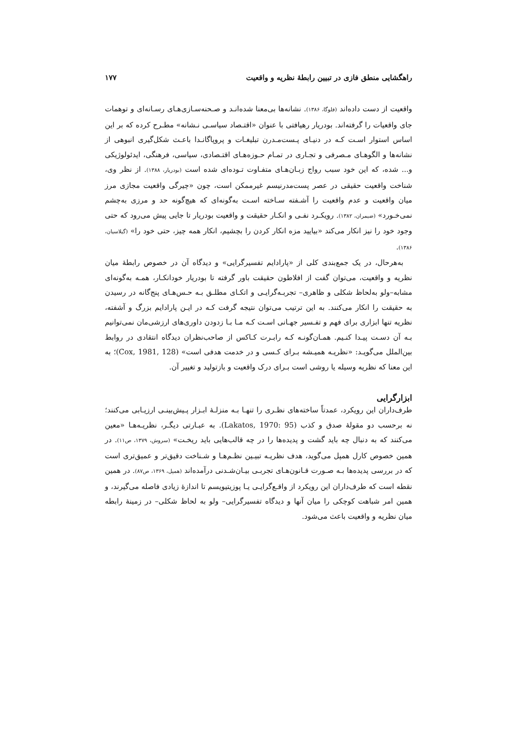راهگشایی منطق فازی در تبیین رابطهٔ نظریه و واقعیت ۱۷۷
واقعیت از دست داده‌اند (فلوگا، ۱۳۸۶). نشانه‌ها بی‌معنا شده‌انـد و صـحنه‌سـازی‌هـای رسـانه‌ای و توهمات جای واقعیات را گرفته‌اند. بودریار رهیافتی با عنوان «اقتـصاد سیاسـی نـشانه» مطـرح کرده که بر این اساس استوار اسـت کـه در دنیـای پـست‌مـدرن تبلیغـات و پروپاگانـدا باعـث شکل‌گیری انبوهی از نشانه‌ها و الگوهـای مـصرفی و تجـاری در تمـام حـوزه‌هـای اقتـصادی، سیاسی، فرهنگی، ایدئولوژیکی و... شده، که این خود سبب رواج زبـان‌هـای متفـاوت تـوده‌ای شده است (بودریار، ۱۳۸۸). از نظر وی، شناخت واقعیت حقیقی در عصر پست‌مدرنیسم غیرممکن است، چون «چیرگی واقعیت مجازی مرز میان واقعیت و عدم واقعیت را آشـفته سـاخته اسـت به‌گونه‌ای که هیچ‌گونه حد و مرزی به‌چشم نمی‌خـورد» (ضیمران، ۱۳۸۲). رویکـرد نفـی و انکـار حقیقت و واقعیت بودریار تا جایی پیش می‌رود که حتی وجود خود را نیز انکار می‌کند «بیایید مزه انکار کردن را بچشیم، انکار همه چیز، حتی خود را» (گیلاسیان، ۱۳۸۶).
به‌هرحال، در یک جمع‌بندی کلی از «پارادایم تفسیرگرایی» و دیدگاه آن در خصوص رابطهٔ میان نظریه و واقعیت، می‌توان گفت از افلاطون حقیقت باور گرفته تا بودریار خودانکـار، همـه به‌گونه‌ای مشابه–ولو به‌لحاظ شکلی و ظاهری– تجربـه‌گرایـی و اتکـای مطلـق بـه حـس‌هـای پنج‌گانه در رسیدن به حقیقت را انکار می‌کنند. به این ترتیب می‌توان نتیجه گرفت کـه در ایـن پارادایم بزرگ و آشفته، نظریه تنها ابزاری برای فهم و تفـسیر جهـانی اسـت کـه مـا بـا زدودن داوری‌های ارزشی‌مان نمی‌توانیم بـه آن دسـت پیـدا کنـیم. همـان‌گونـه کـه رابـرت کـاکس از صاحب‌نظران دیدگاه انتقادی در روابط بین‌الملل می‌گویـد: «نظریـه همیـشه بـرای کـسی و در خدمت هدفی است» (Cox, 1981, 128)؛ به این معنا که نظریه وسیله یا روشی است بـرای درک واقعیت و بازتولید و تغییر آن.
ابزارگرایی
طرف‌داران این رویکرد، عمدتاً ساخته‌های نظـری را تنهـا بـه منزلـهٔ ابـزار پـیش‌بینـی ارزیـابی می‌کنند؛ نه برحسب دو مقولهٔ صدق و کذب (Lakatos, 1970: 95). به عبـارتی دیگـر، نظریـه‌هـا «معین می‌کنند که به دنبال چه باید گشت و پدیده‌ها را در چه قالب‌هایی باید ریخـت» (سروش، ۱۳۷۹، ص۱۱). در همین خصوص کارل همپل می‌گوید، هدف نظریـه تبیـین نظـم‌هـا و شـناخت دقیق‌تر و عمیق‌تری است که در بررسی پدیده‌ها بـه صـورت قـانون‌هـای تجربـی بیـان‌شـدنی درآمده‌اند (همپل، ۱۳۶۹، ص۸۷). در همین نقطه است که طرف‌داران این رویکرد از واقـع‌گرایـی یـا پوزیتیویسم تا اندازهٔ زیادی فاصله می‌گیرند، و همین امر شباهت کوچکی را میان آنها و دیدگاه تفسیرگرایی– ولو به لحاظ شکلی– در زمینهٔ رابطه میان نظریه و واقعیت باعث می‌شود.